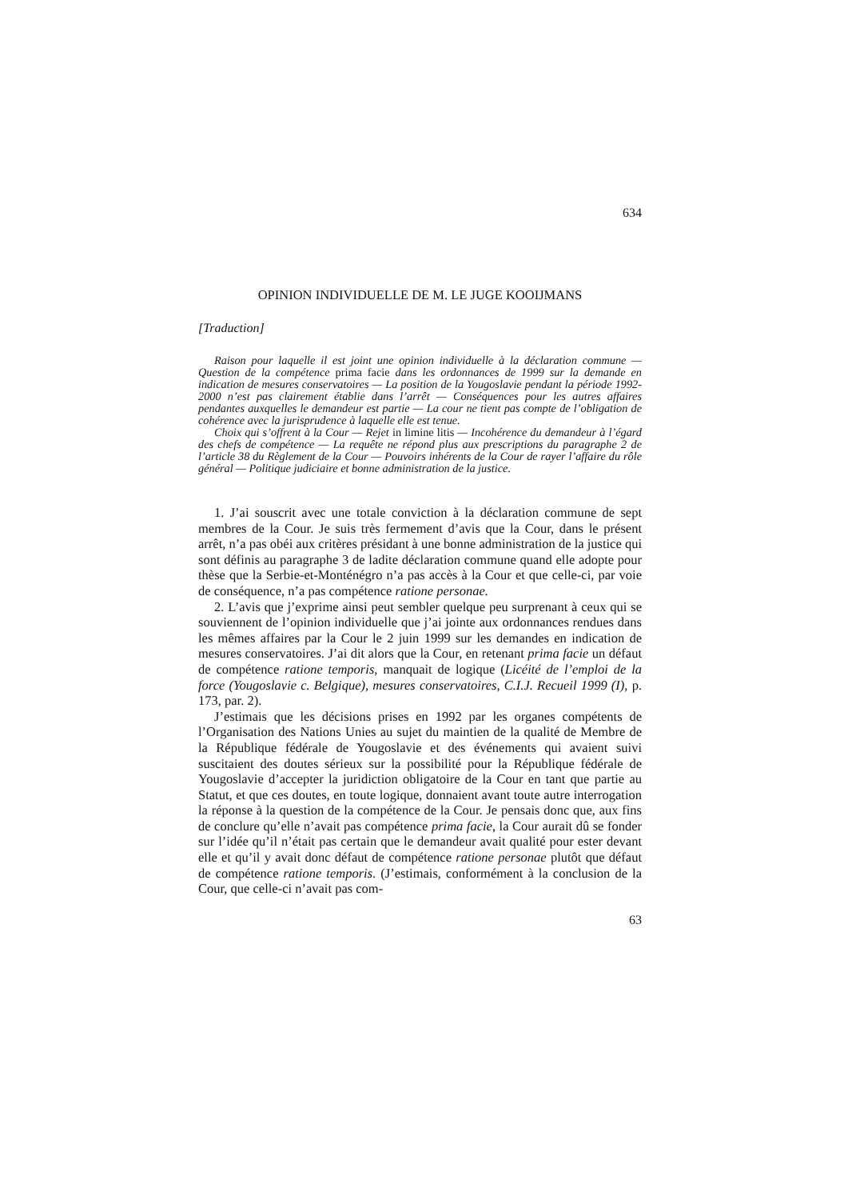634
OPINION INDIVIDUELLE DE M. LE JUGE KOOIJMANS
[Traduction]
Raison pour laquelle il est joint une opinion individuelle à la déclaration commune — Question de la compétence prima facie dans les ordonnances de 1999 sur la demande en indication de mesures conservatoires — La position de la Yougoslavie pendant la période 1992-2000 n’est pas clairement établie dans l’arrêt — Conséquences pour les autres affaires pendantes auxquelles le demandeur est partie — La cour ne tient pas compte de l’obligation de cohérence avec la jurisprudence à laquelle elle est tenue.
Choix qui s’offrent à la Cour — Rejet in limine litis — Incohérence du demandeur à l’égard des chefs de compétence — La requête ne répond plus aux prescriptions du paragraphe 2 de l’article 38 du Règlement de la Cour — Pouvoirs inhérents de la Cour de rayer l’affaire du rôle général — Politique judiciaire et bonne administration de la justice.
1. J’ai souscrit avec une totale conviction à la déclaration commune de sept membres de la Cour. Je suis très fermement d’avis que la Cour, dans le présent arrêt, n’a pas obéi aux critères présidant à une bonne administration de la justice qui sont définis au paragraphe 3 de ladite déclaration commune quand elle adopte pour thèse que la Serbie-et-Monténégro n’a pas accès à la Cour et que celle-ci, par voie de conséquence, n’a pas compétence ratione personae.
2. L’avis que j’exprime ainsi peut sembler quelque peu surprenant à ceux qui se souviennent de l’opinion individuelle que j’ai jointe aux ordonnances rendues dans les mêmes affaires par la Cour le 2 juin 1999 sur les demandes en indication de mesures conservatoires. J’ai dit alors que la Cour, en retenant prima facie un défaut de compétence ratione temporis, manquait de logique (Licéité de l’emploi de la force (Yougoslavie c. Belgique), mesures conservatoires, C.I.J. Recueil 1999 (I), p. 173, par. 2).
J’estimais que les décisions prises en 1992 par les organes compétents de l’Organisation des Nations Unies au sujet du maintien de la qualité de Membre de la République fédérale de Yougoslavie et des événements qui avaient suivi suscitaient des doutes sérieux sur la possibilité pour la République fédérale de Yougoslavie d’accepter la juridiction obligatoire de la Cour en tant que partie au Statut, et que ces doutes, en toute logique, donnaient avant toute autre interrogation la réponse à la question de la compétence de la Cour. Je pensais donc que, aux fins de conclure qu’elle n’avait pas compétence prima facie, la Cour aurait dû se fonder sur l’idée qu’il n’était pas certain que le demandeur avait qualité pour ester devant elle et qu’il y avait donc défaut de compétence ratione personae plutôt que défaut de compétence ratione temporis. (J’estimais, conformément à la conclusion de la Cour, que celle-ci n’avait pas com-
63